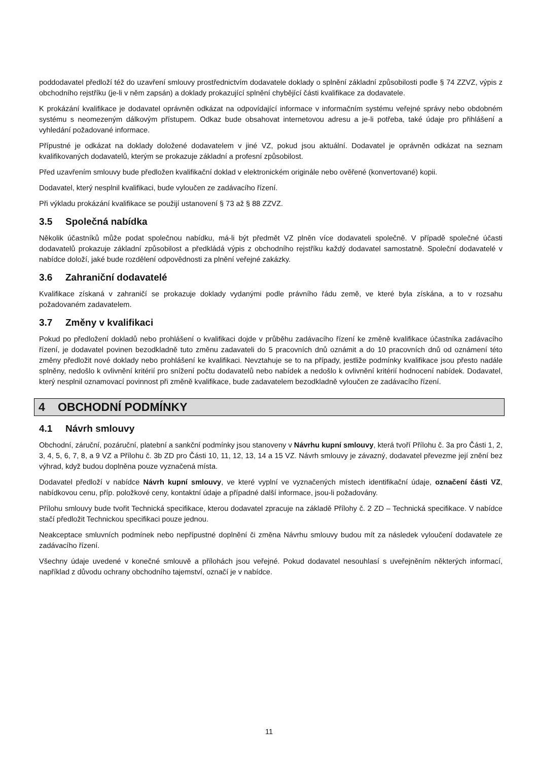poddodavatel předloží též do uzavření smlouvy prostřednictvím dodavatele doklady o splnění základní způsobilosti podle § 74 ZZVZ, výpis z obchodního rejstříku (je-li v něm zapsán) a doklady prokazující splnění chybějící části kvalifikace za dodavatele.
K prokázání kvalifikace je dodavatel oprávněn odkázat na odpovídající informace v informačním systému veřejné správy nebo obdobném systému s neomezeným dálkovým přístupem. Odkaz bude obsahovat internetovou adresu a je-li potřeba, také údaje pro přihlášení a vyhledání požadované informace.
Přípustné je odkázat na doklady doložené dodavatelem v jiné VZ, pokud jsou aktuální. Dodavatel je oprávněn odkázat na seznam kvalifikovaných dodavatelů, kterým se prokazuje základní a profesní způsobilost.
Před uzavřením smlouvy bude předložen kvalifikační doklad v elektronickém originále nebo ověřené (konvertované) kopii.
Dodavatel, který nesplnil kvalifikaci, bude vyloučen ze zadávacího řízení.
Při výkladu prokázání kvalifikace se použijí ustanovení § 73 až § 88 ZZVZ.
3.5 Společná nabídka
Několik účastníků může podat společnou nabídku, má-li být předmět VZ plněn více dodavateli společně. V případě společné účasti dodavatelů prokazuje základní způsobilost a předkládá výpis z obchodního rejstříku každý dodavatel samostatně. Společní dodavatelé v nabídce doloží, jaké bude rozdělení odpovědnosti za plnění veřejné zakázky.
3.6 Zahraniční dodavatelé
Kvalifikace získaná v zahraničí se prokazuje doklady vydanými podle právního řádu země, ve které byla získána, a to v rozsahu požadovaném zadavatelem.
3.7 Změny v kvalifikaci
Pokud po předložení dokladů nebo prohlášení o kvalifikaci dojde v průběhu zadávacího řízení ke změně kvalifikace účastníka zadávacího řízení, je dodavatel povinen bezodkladně tuto změnu zadavateli do 5 pracovních dnů oznámit a do 10 pracovních dnů od oznámení této změny předložit nové doklady nebo prohlášení ke kvalifikaci. Nevztahuje se to na případy, jestliže podmínky kvalifikace jsou přesto nadále splněny, nedošlo k ovlivnění kritérií pro snížení počtu dodavatelů nebo nabídek a nedošlo k ovlivnění kritérií hodnocení nabídek. Dodavatel, který nesplnil oznamovací povinnost při změně kvalifikace, bude zadavatelem bezodkladně vyloučen ze zadávacího řízení.
4 OBCHODNÍ PODMÍNKY
4.1 Návrh smlouvy
Obchodní, záruční, pozáruční, platební a sankční podmínky jsou stanoveny v Návrhu kupní smlouvy, která tvoří Přílohu č. 3a pro Části 1, 2, 3, 4, 5, 6, 7, 8, a 9 VZ a Přílohu č. 3b ZD pro Části 10, 11, 12, 13, 14 a 15 VZ. Návrh smlouvy je závazný, dodavatel převezme její znění bez výhrad, když budou doplněna pouze vyznačená místa.
Dodavatel předloží v nabídce Návrh kupní smlouvy, ve které vyplní ve vyznačených místech identifikační údaje, označení části VZ, nabídkovou cenu, příp. položkové ceny, kontaktní údaje a případné další informace, jsou-li požadovány.
Přílohu smlouvy bude tvořit Technická specifikace, kterou dodavatel zpracuje na základě Přílohy č. 2 ZD – Technická specifikace. V nabídce stačí předložit Technickou specifikaci pouze jednou.
Neakceptace smluvních podmínek nebo nepřípustné doplnění či změna Návrhu smlouvy budou mít za následek vyloučení dodavatele ze zadávacího řízení.
Všechny údaje uvedené v konečné smlouvě a přílohách jsou veřejné. Pokud dodavatel nesouhlasí s uveřejněním některých informací, například z důvodu ochrany obchodního tajemství, označí je v nabídce.
11